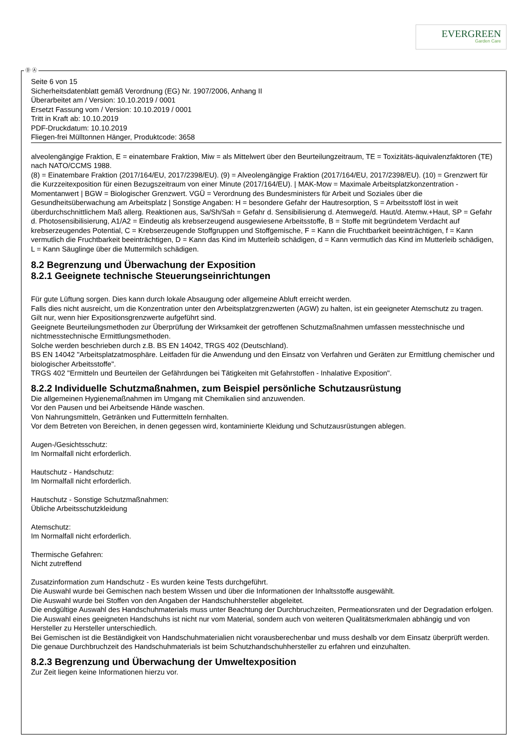EVERGREEN
Garden Care
Ⓓ Ⓐ
Seite 6 von 15
Sicherheitsdatenblatt gemäß Verordnung (EG) Nr. 1907/2006, Anhang II
Überarbeitet am / Version: 10.10.2019 / 0001
Ersetzt Fassung vom / Version: 10.10.2019 / 0001
Tritt in Kraft ab: 10.10.2019
PDF-Druckdatum: 10.10.2019
Fliegen-frei Mülltonnen Hänger, Produktcode: 3658
alveolengängige Fraktion, E = einatembare Fraktion, Miw = als Mittelwert über den Beurteilungzeitraum, TE = Toxizitäts-äquivalenzfaktoren (TE) nach NATO/CCMS 1988.
(8) = Einatembare Fraktion (2017/164/EU, 2017/2398/EU). (9) = Alveolengängige Fraktion (2017/164/EU, 2017/2398/EU). (10) = Grenzwert für die Kurzzeitexposition für einen Bezugszeitraum von einer Minute (2017/164/EU). | MAK-Mow = Maximale Arbeitsplatzkonzentration - Momentanwert | BGW = Biologischer Grenzwert. VGÜ = Verordnung des Bundesministers für Arbeit und Soziales über die Gesundheitsüberwachung am Arbeitsplatz | Sonstige Angaben: H = besondere Gefahr der Hautresorption, S = Arbeitsstoff löst in weit überdurchschnittlichem Maß allerg. Reaktionen aus, Sa/Sh/Sah = Gefahr d. Sensibilisierung d. Atemwege/d. Haut/d. Atemw.+Haut, SP = Gefahr d. Photosensibilisierung, A1/A2 = Eindeutig als krebserzeugend ausgewiesene Arbeitsstoffe, B = Stoffe mit begründetem Verdacht auf krebserzeugendes Potential, C = Krebserzeugende Stoffgruppen und Stoffgemische, F = Kann die Fruchtbarkeit beeinträchtigen, f = Kann vermutlich die Fruchtbarkeit beeinträchtigen, D = Kann das Kind im Mutterleib schädigen, d = Kann vermutlich das Kind im Mutterleib schädigen, L = Kann Säuglinge über die Muttermilch schädigen.
8.2 Begrenzung und Überwachung der Exposition
8.2.1 Geeignete technische Steuerungseinrichtungen
Für gute Lüftung sorgen. Dies kann durch lokale Absaugung oder allgemeine Abluft erreicht werden.
Falls dies nicht ausreicht, um die Konzentration unter den Arbeitsplatzgrenzwerten (AGW) zu halten, ist ein geeigneter Atemschutz zu tragen.
Gilt nur, wenn hier Expositionsgrenzwerte aufgeführt sind.
Geeignete Beurteilungsmethoden zur Überprüfung der Wirksamkeit der getroffenen Schutzmaßnahmen umfassen messtechnische und nichtmesstechnische Ermittlungsmethoden.
Solche werden beschrieben durch z.B. BS EN 14042, TRGS 402 (Deutschland).
BS EN 14042 "Arbeitsplatzatmosphäre. Leitfaden für die Anwendung und den Einsatz von Verfahren und Geräten zur Ermittlung chemischer und biologischer Arbeitsstoffe".
TRGS 402 "Ermitteln und Beurteilen der Gefährdungen bei Tätigkeiten mit Gefahrstoffen - Inhalative Exposition".
8.2.2 Individuelle Schutzmaßnahmen, zum Beispiel persönliche Schutzausrüstung
Die allgemeinen Hygienemaßnahmen im Umgang mit Chemikalien sind anzuwenden.
Vor den Pausen und bei Arbeitsende Hände waschen.
Von Nahrungsmitteln, Getränken und Futtermitteln fernhalten.
Vor dem Betreten von Bereichen, in denen gegessen wird, kontaminierte Kleidung und Schutzausrüstungen ablegen.
Augen-/Gesichtsschutz:
Im Normalfall nicht erforderlich.
Hautschutz - Handschutz:
Im Normalfall nicht erforderlich.
Hautschutz - Sonstige Schutzmaßnahmen:
Übliche Arbeitsschutzkleidung
Atemschutz:
Im Normalfall nicht erforderlich.
Thermische Gefahren:
Nicht zutreffend
Zusatzinformation zum Handschutz - Es wurden keine Tests durchgeführt.
Die Auswahl wurde bei Gemischen nach bestem Wissen und über die Informationen der Inhaltsstoffe ausgewählt.
Die Auswahl wurde bei Stoffen von den Angaben der Handschuhhersteller abgeleitet.
Die endgültige Auswahl des Handschuhmaterials muss unter Beachtung der Durchbruchzeiten, Permeationsraten und der Degradation erfolgen.
Die Auswahl eines geeigneten Handschuhs ist nicht nur vom Material, sondern auch von weiteren Qualitätsmerkmalen abhängig und von Hersteller zu Hersteller unterschiedlich.
Bei Gemischen ist die Beständigkeit von Handschuhmaterialien nicht vorausberechenbar und muss deshalb vor dem Einsatz überprüft werden.
Die genaue Durchbruchzeit des Handschuhmaterials ist beim Schutzhandschuhhersteller zu erfahren und einzuhalten.
8.2.3 Begrenzung und Überwachung der Umweltexposition
Zur Zeit liegen keine Informationen hierzu vor.